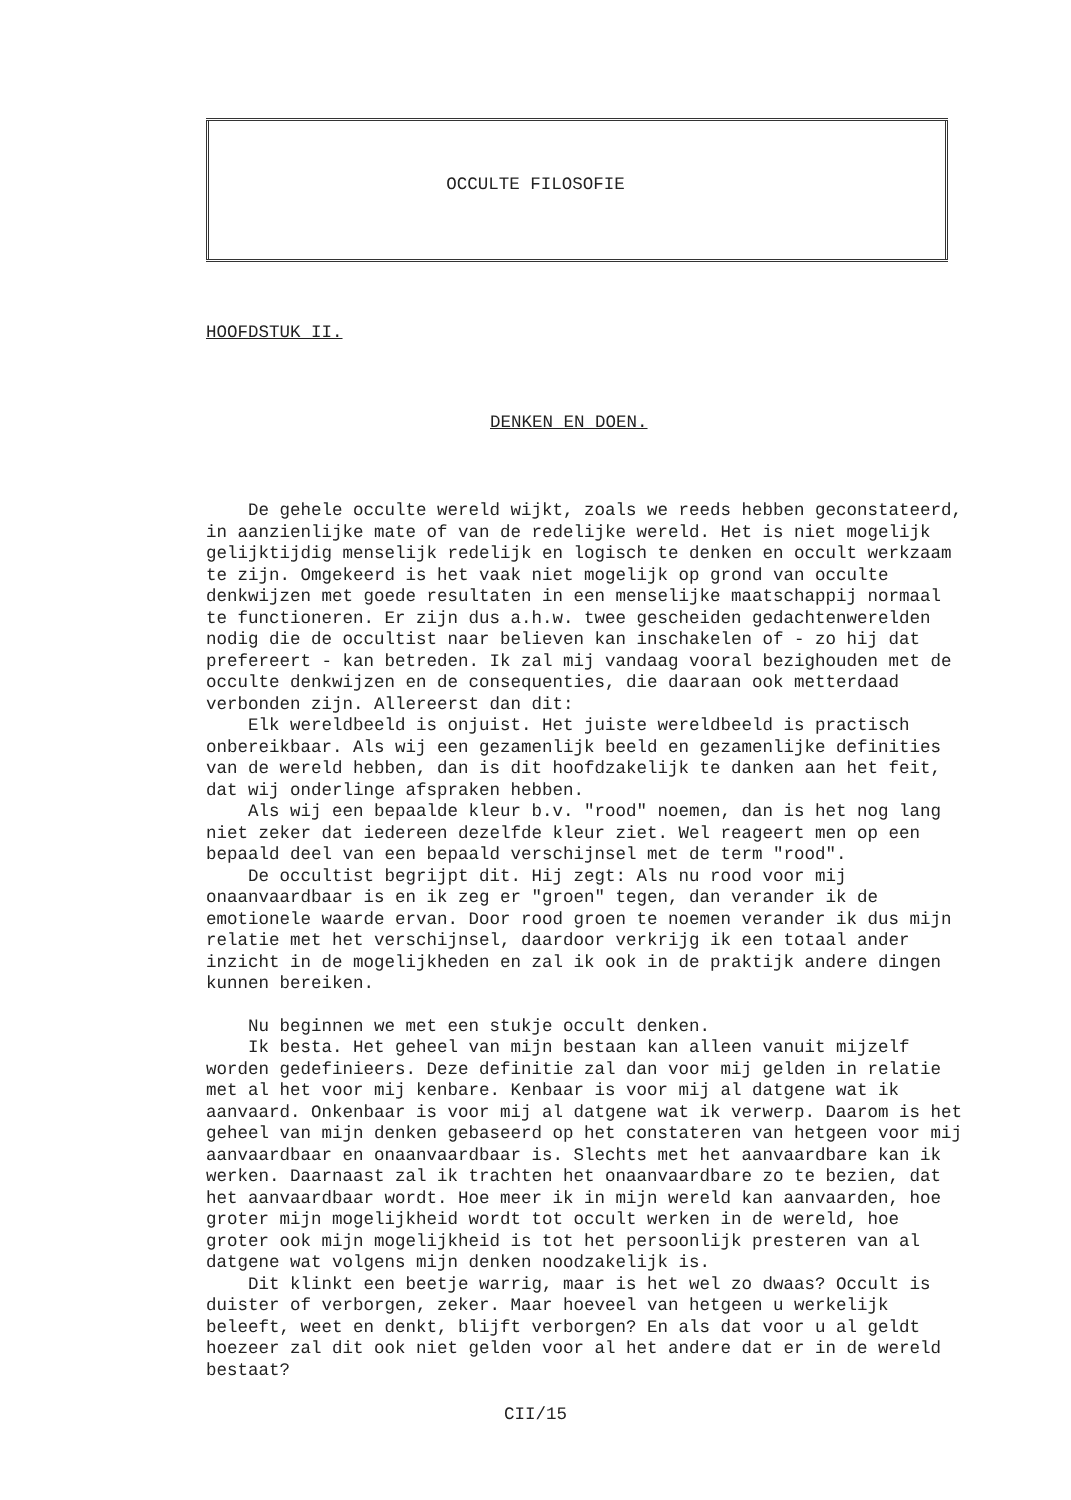OCCULTE FILOSOFIE
HOOFDSTUK II.
DENKEN EN DOEN.
De gehele occulte wereld wijkt, zoals we reeds hebben geconstateerd, in aanzienlijke mate of van de redelijke wereld. Het is niet mogelijk gelijktijdig menselijk redelijk en logisch te denken en occult werkzaam te zijn. Omgekeerd is het vaak niet mogelijk op grond van occulte denkwijzen met goede resultaten in een menselijke maatschappij normaal te functioneren. Er zijn dus a.h.w. twee gescheiden gedachtenwerelden nodig die de occultist naar believen kan inschakelen of - zo hij dat prefereert - kan betreden. Ik zal mij vandaag vooral bezighouden met de occulte denkwijzen en de consequenties, die daaraan ook metterdaad verbonden zijn. Allereerst dan dit:
Elk wereldbeeld is onjuist. Het juiste wereldbeeld is practisch onbereikbaar. Als wij een gezamenlijk beeld en gezamenlijke definities van de wereld hebben, dan is dit hoofdzakelijk te danken aan het feit, dat wij onderlinge afspraken hebben.
Als wij een bepaalde kleur b.v. "rood" noemen, dan is het nog lang niet zeker dat iedereen dezelfde kleur ziet. Wel reageert men op een bepaald deel van een bepaald verschijnsel met de term "rood".
De occultist begrijpt dit. Hij zegt: Als nu rood voor mij onaanvaardbaar is en ik zeg er "groen" tegen, dan verander ik de emotionele waarde ervan. Door rood groen te noemen verander ik dus mijn relatie met het verschijnsel, daardoor verkrijg ik een totaal ander inzicht in de mogelijkheden en zal ik ook in de praktijk andere dingen kunnen bereiken.
Nu beginnen we met een stukje occult denken.
Ik besta. Het geheel van mijn bestaan kan alleen vanuit mijzelf worden gedefinieers. Deze definitie zal dan voor mij gelden in relatie met al het voor mij kenbare. Kenbaar is voor mij al datgene wat ik aanvaard. Onkenbaar is voor mij al datgene wat ik verwerp. Daarom is het geheel van mijn denken gebaseerd op het constateren van hetgeen voor mij aanvaardbaar en onaanvaardbaar is. Slechts met het aanvaardbare kan ik werken. Daarnaast zal ik trachten het onaanvaardbare zo te bezien, dat het aanvaardbaar wordt. Hoe meer ik in mijn wereld kan aanvaarden, hoe groter mijn mogelijkheid wordt tot occult werken in de wereld, hoe groter ook mijn mogelijkheid is tot het persoonlijk presteren van al datgene wat volgens mijn denken noodzakelijk is.
Dit klinkt een beetje warrig, maar is het wel zo dwaas? Occult is duister of verborgen, zeker. Maar hoeveel van hetgeen u werkelijk beleeft, weet en denkt, blijft verborgen? En als dat voor u al geldt hoezeer zal dit ook niet gelden voor al het andere dat er in de wereld bestaat?
CII/15